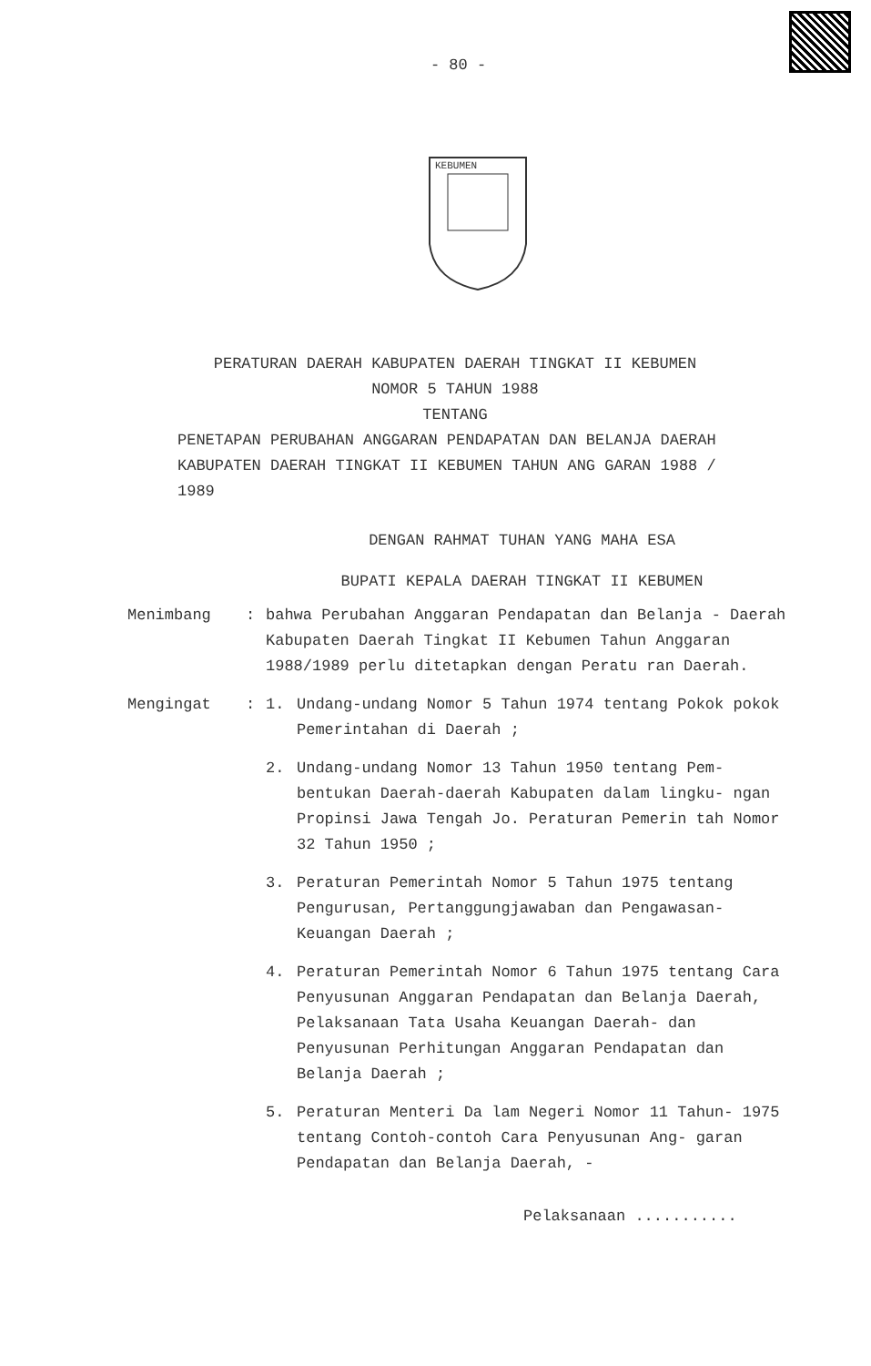- 80 -
KEBUMEN
PERATURAN DAERAH KABUPATEN DAERAH TINGKAT II KEBUMEN
NOMOR 5 TAHUN 1988
TENTANG
PENETAPAN PERUBAHAN ANGGARAN PENDAPATAN DAN BELANJA DAERAH KABUPATEN DAERAH TINGKAT II KEBUMEN TAHUN ANG GARAN 1988 / 1989
DENGAN RAHMAT TUHAN YANG MAHA ESA
BUPATI KEPALA DAERAH TINGKAT II KEBUMEN
Menimbang : bahwa Perubahan Anggaran Pendapatan dan Belanja - Daerah Kabupaten Daerah Tingkat II Kebumen Tahun Anggaran 1988/1989 perlu ditetapkan dengan Peratu ran Daerah.
Mengingat : 1. Undang-undang Nomor 5 Tahun 1974 tentang Pokok pokok Pemerintahan di Daerah ;
2. Undang-undang Nomor 13 Tahun 1950 tentang Pem- bentukan Daerah-daerah Kabupaten dalam lingku- ngan Propinsi Jawa Tengah Jo. Peraturan Pemerin tah Nomor 32 Tahun 1950 ;
3. Peraturan Pemerintah Nomor 5 Tahun 1975 tentang Pengurusan, Pertanggungjawaban dan Pengawasan- Keuangan Daerah ;
4. Peraturan Pemerintah Nomor 6 Tahun 1975 tentang Cara Penyusunan Anggaran Pendapatan dan Belanja Daerah, Pelaksanaan Tata Usaha Keuangan Daerah- dan Penyusunan Perhitungan Anggaran Pendapatan dan Belanja Daerah ;
5. Peraturan Menteri Da lam Negeri Nomor 11 Tahun- 1975 tentang Contoh-contoh Cara Penyusunan Ang- garan Pendapatan dan Belanja Daerah, -
Pelaksanaan ...........